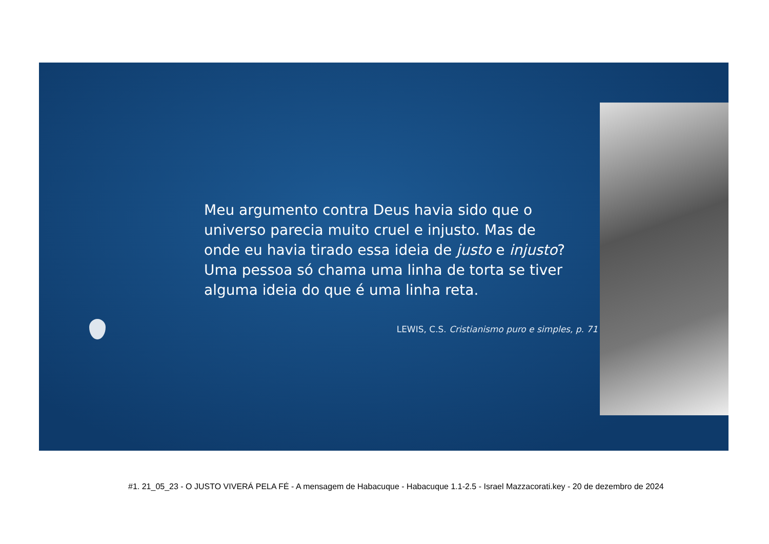Meu argumento contra Deus havia sido que o universo parecia muito cruel e injusto. Mas de onde eu havia tirado essa ideia de justo e injusto? Uma pessoa só chama uma linha de torta se tiver alguma ideia do que é uma linha reta.
LEWIS, C.S. Cristianismo puro e simples, p. 71
#1. 21_05_23 - O JUSTO VIVERÁ PELA FÉ - A mensagem de Habacuque - Habacuque 1.1-2.5 - Israel Mazzacorati.key - 20 de dezembro de 2024